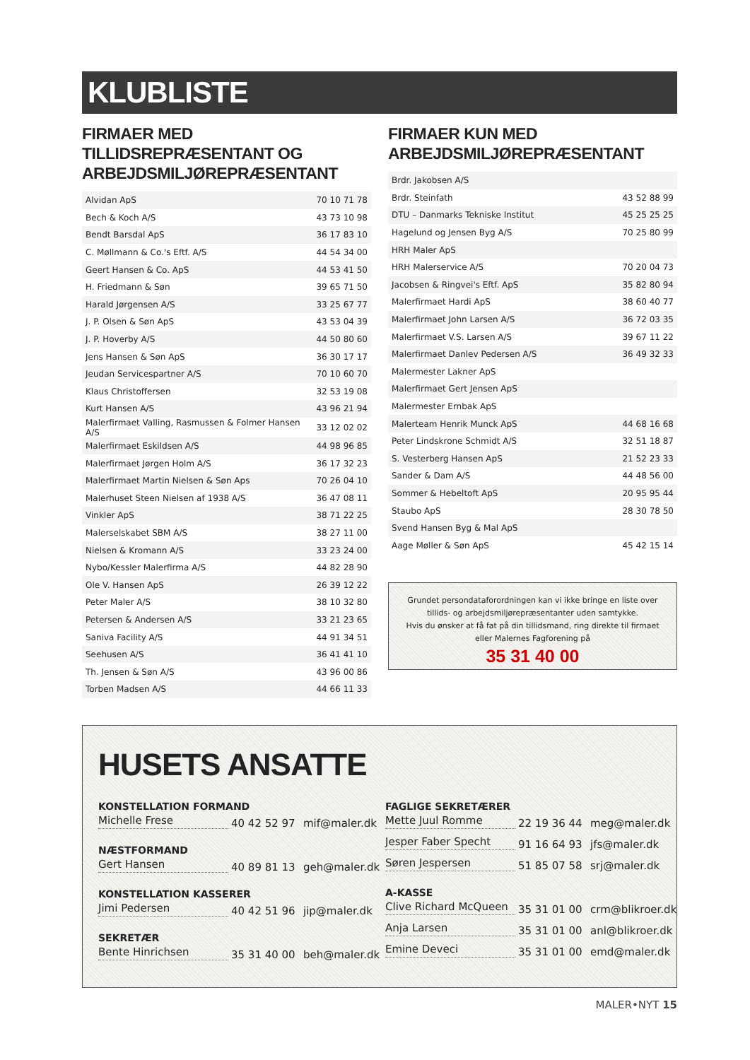KLUBLISTE
FIRMAER MED TILLIDSREPRÆSENTANT OG ARBEJDSMILJØREPRÆSENTANT
| Alvidan ApS | 70 10 71 78 |
| Bech & Koch A/S | 43 73 10 98 |
| Bendt Barsdal ApS | 36 17 83 10 |
| C. Møllmann & Co.'s Eftf. A/S | 44 54 34 00 |
| Geert Hansen & Co. ApS | 44 53 41 50 |
| H. Friedmann & Søn | 39 65 71 50 |
| Harald Jørgensen A/S | 33 25 67 77 |
| J. P. Olsen & Søn ApS | 43 53 04 39 |
| J. P. Hoverby A/S | 44 50 80 60 |
| Jens Hansen & Søn ApS | 36 30 17 17 |
| Jeudan Servicespartner A/S | 70 10 60 70 |
| Klaus Christoffersen | 32 53 19 08 |
| Kurt Hansen A/S | 43 96 21 94 |
| Malerfirmaet Valling, Rasmussen & Folmer Hansen A/S | 33 12 02 02 |
| Malerfirmaet Eskildsen A/S | 44 98 96 85 |
| Malerfirmaet Jørgen Holm A/S | 36 17 32 23 |
| Malerfirmaet Martin Nielsen & Søn Aps | 70 26 04 10 |
| Malerhuset Steen Nielsen af 1938 A/S | 36 47 08 11 |
| Vinkler ApS | 38 71 22 25 |
| Malerselskabet SBM A/S | 38 27 11 00 |
| Nielsen & Kromann A/S | 33 23 24 00 |
| Nybo/Kessler Malerfirma A/S | 44 82 28 90 |
| Ole V. Hansen ApS | 26 39 12 22 |
| Peter Maler A/S | 38 10 32 80 |
| Petersen & Andersen A/S | 33 21 23 65 |
| Saniva Facility A/S | 44 91 34 51 |
| Seehusen A/S | 36 41 41 10 |
| Th. Jensen & Søn A/S | 43 96 00 86 |
| Torben Madsen A/S | 44 66 11 33 |
FIRMAER KUN MED ARBEJDSMILJØREPRÆSENTANT
| Brdr. Jakobsen A/S | |
| Brdr. Steinfath | 43 52 88 99 |
| DTU – Danmarks Tekniske Institut | 45 25 25 25 |
| Hagelund og Jensen Byg A/S | 70 25 80 99 |
| HRH Maler ApS | |
| HRH Malerservice A/S | 70 20 04 73 |
| Jacobsen & Ringvei's Eftf. ApS | 35 82 80 94 |
| Malerfirmaet Hardi ApS | 38 60 40 77 |
| Malerfirmaet John Larsen A/S | 36 72 03 35 |
| Malerfirmaet V.S. Larsen A/S | 39 67 11 22 |
| Malerfirmaet Danlev Pedersen A/S | 36 49 32 33 |
| Malermester Lakner ApS | |
| Malerfirmaet Gert Jensen ApS | |
| Malermester Ernbak ApS | |
| Malerteam Henrik Munck ApS | 44 68 16 68 |
| Peter Lindskrone Schmidt A/S | 32 51 18 87 |
| S. Vesterberg Hansen ApS | 21 52 23 33 |
| Sander & Dam A/S | 44 48 56 00 |
| Sommer & Hebeltoft ApS | 20 95 95 44 |
| Staubo ApS | 28 30 78 50 |
| Svend Hansen Byg & Mal ApS | |
| Aage Møller & Søn ApS | 45 42 15 14 |
Grundet persondataforordningen kan vi ikke bringe en liste over
tillids- og arbejdsmiljørepræsentanter uden samtykke.
Hvis du ønsker at få fat på din tillidsmand, ring direkte til firmaet
eller Malernes Fagforening på
35 31 40 00
HUSETS ANSATTE
KONSTELLATION FORMAND
Michelle Frese 40 42 52 97 mif@maler.dk
NÆSTFORMAND
Gert Hansen 40 89 81 13 geh@maler.dk
KONSTELLATION KASSERER
Jimi Pedersen 40 42 51 96 jip@maler.dk
SEKRETÆR
Bente Hinrichsen 35 31 40 00 beh@maler.dk
FAGLIGE SEKRETÆRER
Mette Juul Romme 22 19 36 44 meg@maler.dk
Jesper Faber Specht 91 16 64 93 jfs@maler.dk
Søren Jespersen 51 85 07 58 srj@maler.dk
A-KASSE
Clive Richard McQueen 35 31 01 00 crm@blikroer.dk
Anja Larsen 35 31 01 00 anl@blikroer.dk
Emine Deveci 35 31 01 00 emd@maler.dk
MALER•NYT 15